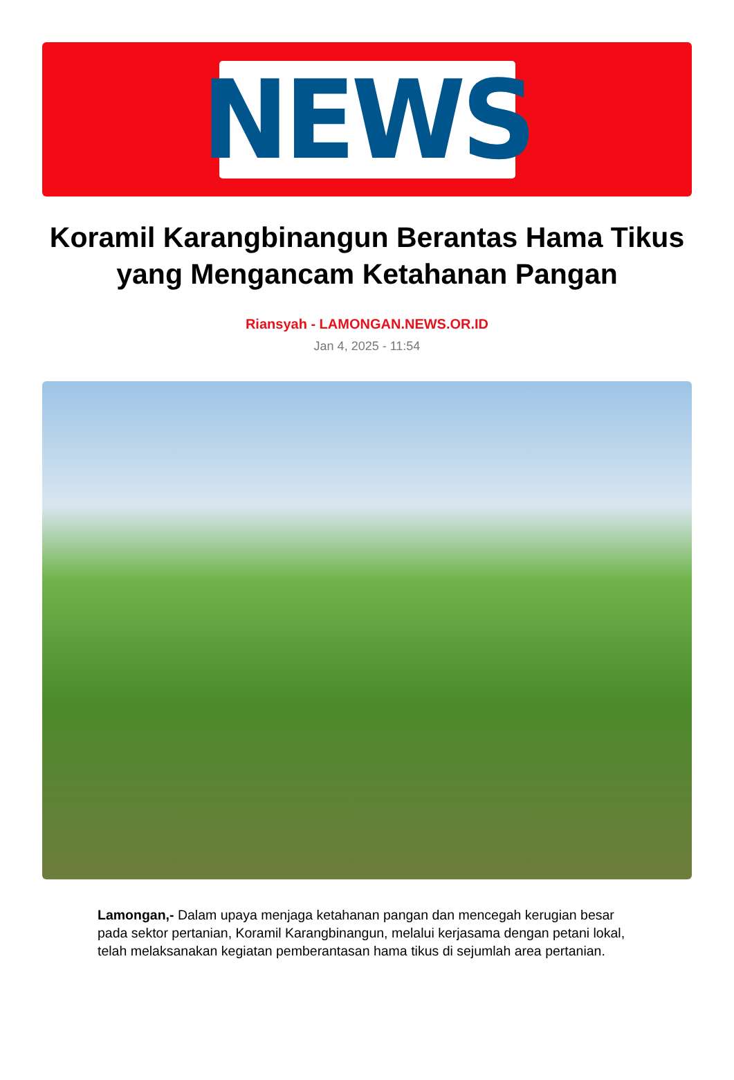NEWS
Koramil Karangbinangun Berantas Hama Tikus yang Mengancam Ketahanan Pangan
Riansyah - LAMONGAN.NEWS.OR.ID
Jan 4, 2025 - 11:54
Lamongan,- Dalam upaya menjaga ketahanan pangan dan mencegah kerugian besar pada sektor pertanian, Koramil Karangbinangun, melalui kerjasama dengan petani lokal, telah melaksanakan kegiatan pemberantasan hama tikus di sejumlah area pertanian.